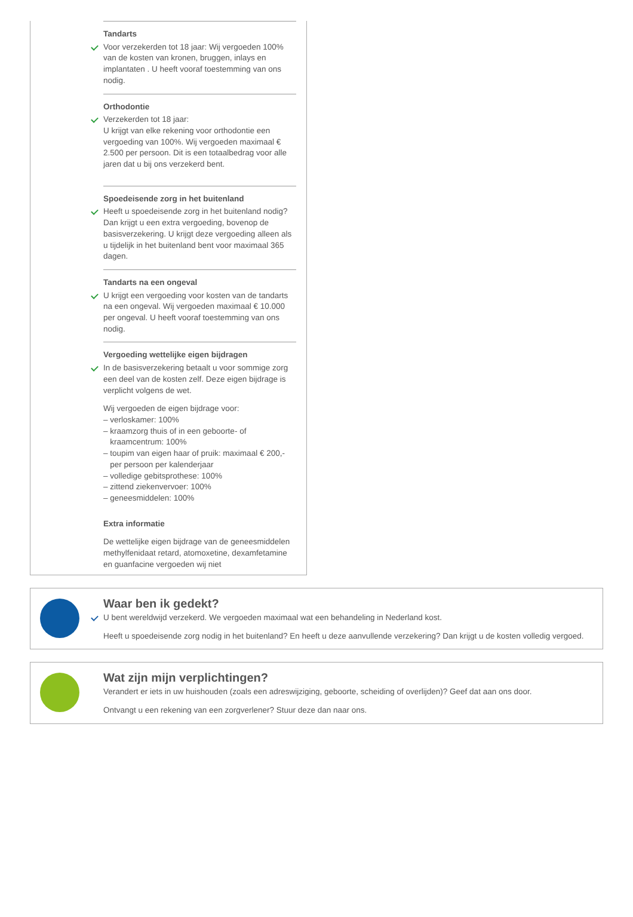Tandarts
Voor verzekerden tot 18 jaar: Wij vergoeden 100% van de kosten van kronen, bruggen, inlays en implantaten . U heeft vooraf toestemming van ons nodig.
Orthodontie
Verzekerden tot 18 jaar:
U krijgt van elke rekening voor orthodontie een vergoeding van 100%. Wij vergoeden maximaal € 2.500 per persoon. Dit is een totaalbedrag voor alle jaren dat u bij ons verzekerd bent.
Spoedeisende zorg in het buitenland
Heeft u spoedeisende zorg in het buitenland nodig? Dan krijgt u een extra vergoeding, bovenop de basisverzekering. U krijgt deze vergoeding alleen als u tijdelijk in het buitenland bent voor maximaal 365 dagen.
Tandarts na een ongeval
U krijgt een vergoeding voor kosten van de tandarts na een ongeval. Wij vergoeden maximaal € 10.000 per ongeval. U heeft vooraf toestemming van ons nodig.
Vergoeding wettelijke eigen bijdragen
In de basisverzekering betaalt u voor sommige zorg een deel van de kosten zelf. Deze eigen bijdrage is verplicht volgens de wet.
Wij vergoeden de eigen bijdrage voor:
– verloskamer: 100%
– kraamzorg thuis of in een geboorte- of
kraamcentrum: 100%
– toupim van eigen haar of pruik: maximaal € 200,-
per persoon per kalenderjaar
– volledige gebitsprothese: 100%
– zittend ziekenvervoer: 100%
– geneesmiddelen: 100%
Extra informatie
De wettelijke eigen bijdrage van de geneesmiddelen methylfenidaat retard, atomoxetine, dexamfetamine en guanfacine vergoeden wij niet
Waar ben ik gedekt?
U bent wereldwijd verzekerd. We vergoeden maximaal wat een behandeling in Nederland kost.
Heeft u spoedeisende zorg nodig in het buitenland? En heeft u deze aanvullende verzekering? Dan krijgt u de kosten volledig vergoed.
Wat zijn mijn verplichtingen?
Verandert er iets in uw huishouden (zoals een adreswijziging, geboorte, scheiding of overlijden)? Geef dat aan ons door.
Ontvangt u een rekening van een zorgverlener? Stuur deze dan naar ons.